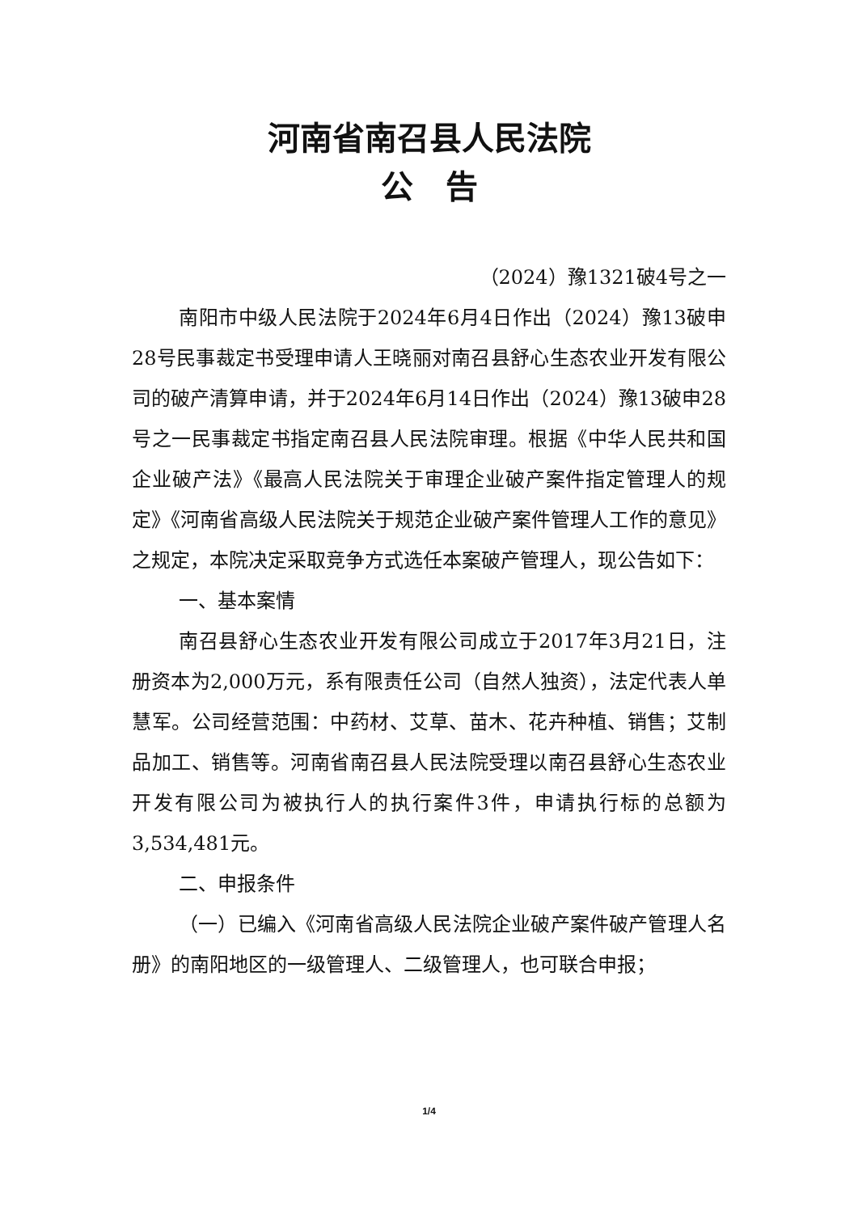河南省南召县人民法院
公　告
（2024）豫1321破4号之一
南阳市中级人民法院于2024年6月4日作出（2024）豫13破申28号民事裁定书受理申请人王晓丽对南召县舒心生态农业开发有限公司的破产清算申请，并于2024年6月14日作出（2024）豫13破申28号之一民事裁定书指定南召县人民法院审理。根据《中华人民共和国企业破产法》《最高人民法院关于审理企业破产案件指定管理人的规定》《河南省高级人民法院关于规范企业破产案件管理人工作的意见》之规定，本院决定采取竞争方式选任本案破产管理人，现公告如下：
一、基本案情
南召县舒心生态农业开发有限公司成立于2017年3月21日，注册资本为2,000万元，系有限责任公司（自然人独资），法定代表人单慧军。公司经营范围：中药材、艾草、苗木、花卉种植、销售；艾制品加工、销售等。河南省南召县人民法院受理以南召县舒心生态农业开发有限公司为被执行人的执行案件3件，申请执行标的总额为3,534,481元。
二、申报条件
（一）已编入《河南省高级人民法院企业破产案件破产管理人名册》的南阳地区的一级管理人、二级管理人，也可联合申报；
1/4